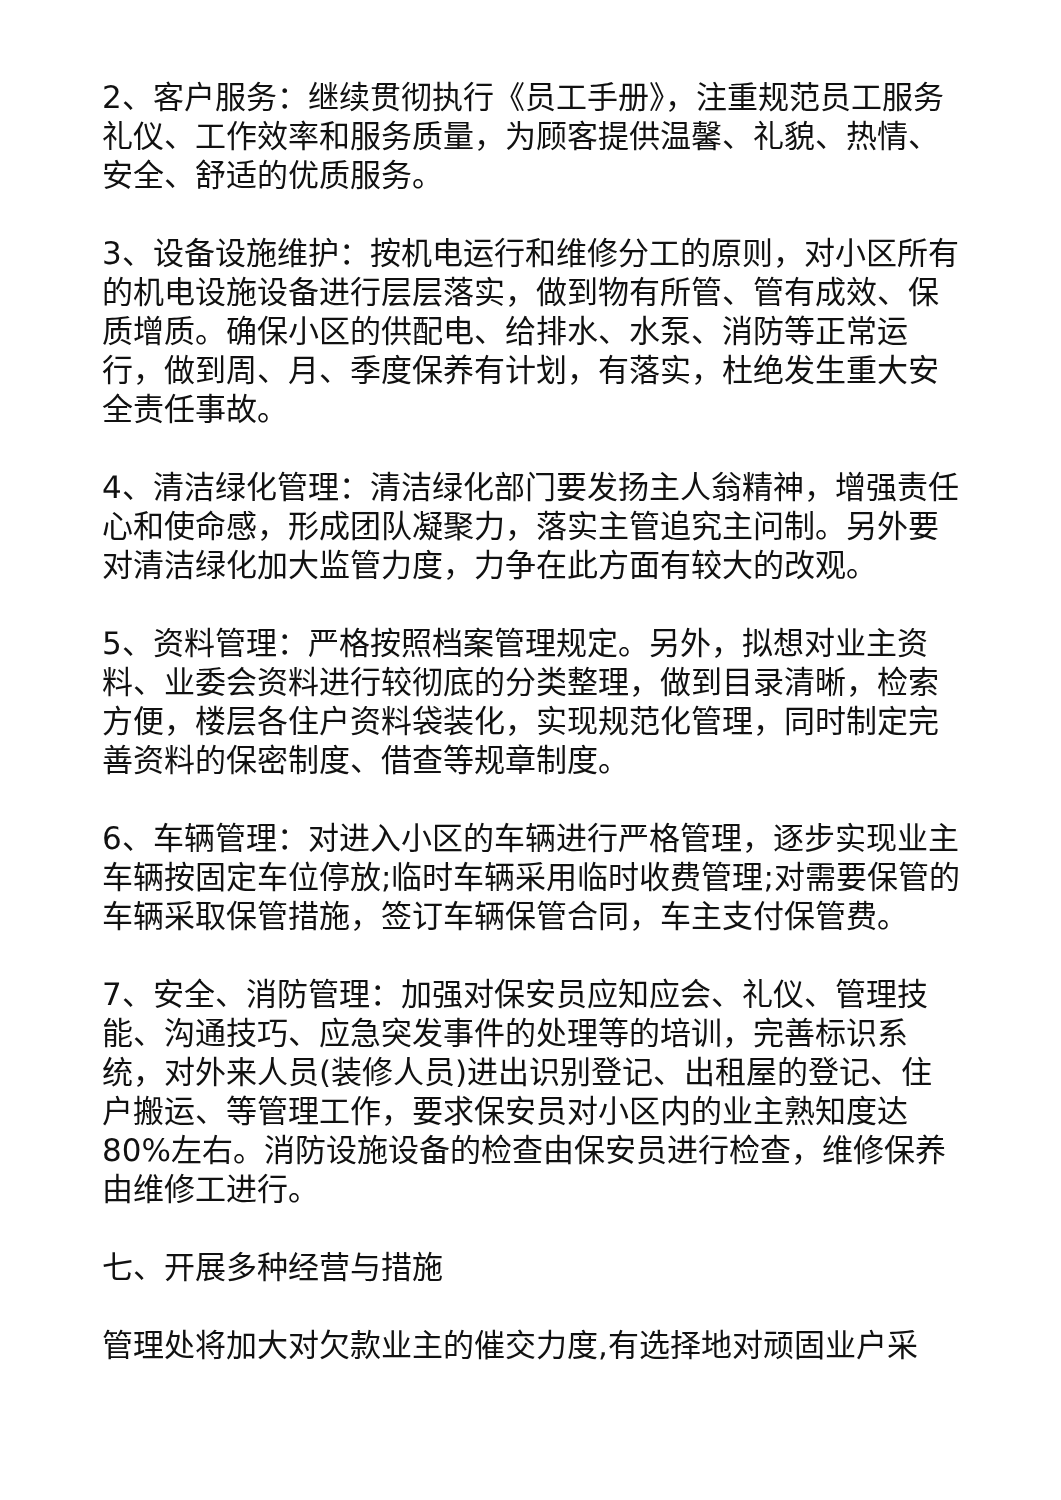2、客户服务：继续贯彻执行《员工手册》，注重规范员工服务礼仪、工作效率和服务质量，为顾客提供温馨、礼貌、热情、安全、舒适的优质服务。
3、设备设施维护：按机电运行和维修分工的原则，对小区所有的机电设施设备进行层层落实，做到物有所管、管有成效、保质增质。确保小区的供配电、给排水、水泵、消防等正常运行，做到周、月、季度保养有计划，有落实，杜绝发生重大安全责任事故。
4、清洁绿化管理：清洁绿化部门要发扬主人翁精神，增强责任心和使命感，形成团队凝聚力，落实主管追究主问制。另外要对清洁绿化加大监管力度，力争在此方面有较大的改观。
5、资料管理：严格按照档案管理规定。另外，拟想对业主资料、业委会资料进行较彻底的分类整理，做到目录清晰，检索方便，楼层各住户资料袋装化，实现规范化管理，同时制定完善资料的保密制度、借查等规章制度。
6、车辆管理：对进入小区的车辆进行严格管理，逐步实现业主车辆按固定车位停放;临时车辆采用临时收费管理;对需要保管的车辆采取保管措施，签订车辆保管合同，车主支付保管费。
7、安全、消防管理：加强对保安员应知应会、礼仪、管理技能、沟通技巧、应急突发事件的处理等的培训，完善标识系统，对外来人员(装修人员)进出识别登记、出租屋的登记、住户搬运、等管理工作，要求保安员对小区内的业主熟知度达80%左右。消防设施设备的检查由保安员进行检查，维修保养由维修工进行。
七、开展多种经营与措施
管理处将加大对欠款业主的催交力度,有选择地对顽固业户采